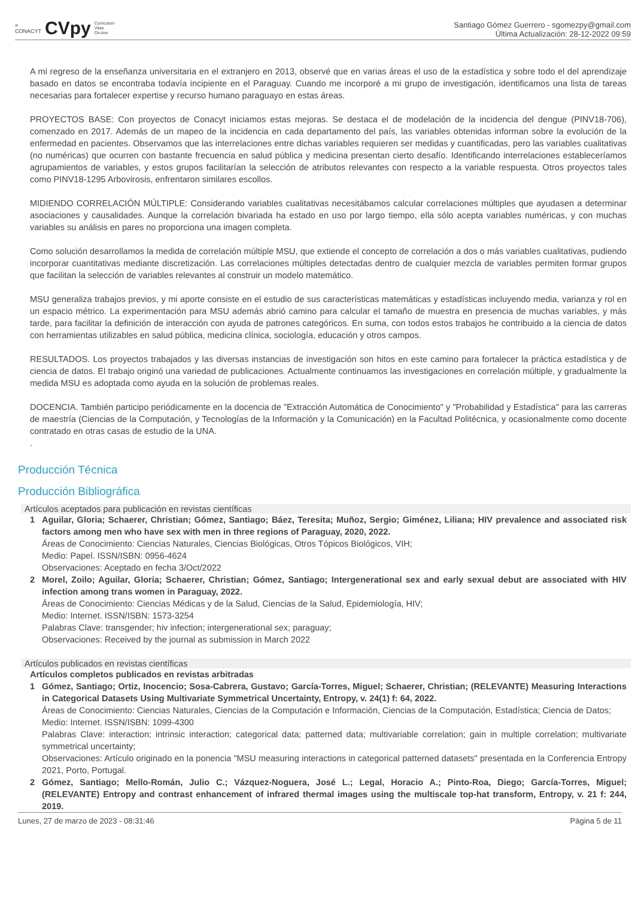≡
CONACYT CVpy Curriculum
Vitae
On-line
Santiago Gómez Guerrero - sgomezpy@gmail.com
Última Actualización: 28-12-2022 09:59
A mi regreso de la enseñanza universitaria en el extranjero en 2013, observé que en varias áreas el uso de la estadística y sobre todo el del aprendizaje basado en datos se encontraba todavía incipiente en el Paraguay. Cuando me incorporé a mi grupo de investigación, identificamos una lista de tareas necesarias para fortalecer expertise y recurso humano paraguayo en estas áreas.
PROYECTOS BASE: Con proyectos de Conacyt iniciamos estas mejoras. Se destaca el de modelación de la incidencia del dengue (PINV18-706), comenzado en 2017. Además de un mapeo de la incidencia en cada departamento del país, las variables obtenidas informan sobre la evolución de la enfermedad en pacientes. Observamos que las interrelaciones entre dichas variables requieren ser medidas y cuantificadas, pero las variables cualitativas (no numéricas) que ocurren con bastante frecuencia en salud pública y medicina presentan cierto desafío. Identificando interrelaciones estableceríamos agrupamientos de variables, y estos grupos facilitarían la selección de atributos relevantes con respecto a la variable respuesta. Otros proyectos tales como PINV18-1295 Arbovirosis, enfrentaron similares escollos.
MIDIENDO CORRELACIÓN MÚLTIPLE: Considerando variables cualitativas necesitábamos calcular correlaciones múltiples que ayudasen a determinar asociaciones y causalidades. Aunque la correlación bivariada ha estado en uso por largo tiempo, ella sólo acepta variables numéricas, y con muchas variables su análisis en pares no proporciona una imagen completa.
Como solución desarrollamos la medida de correlación múltiple MSU, que extiende el concepto de correlación a dos o más variables cualitativas, pudiendo incorporar cuantitativas mediante discretización. Las correlaciones múltiples detectadas dentro de cualquier mezcla de variables permiten formar grupos que facilitan la selección de variables relevantes al construir un modelo matemático.
MSU generaliza trabajos previos, y mi aporte consiste en el estudio de sus características matemáticas y estadísticas incluyendo media, varianza y rol en un espacio métrico. La experimentación para MSU además abrió camino para calcular el tamaño de muestra en presencia de muchas variables, y más tarde, para facilitar la definición de interacción con ayuda de patrones categóricos. En suma, con todos estos trabajos he contribuido a la ciencia de datos con herramientas utilizables en salud pública, medicina clínica, sociología, educación y otros campos.
RESULTADOS. Los proyectos trabajados y las diversas instancias de investigación son hitos en este camino para fortalecer la práctica estadística y de ciencia de datos. El trabajo originó una variedad de publicaciones. Actualmente continuamos las investigaciones en correlación múltiple, y gradualmente la medida MSU es adoptada como ayuda en la solución de problemas reales.
DOCENCIA. También participo periódicamente en la docencia de "Extracción Automática de Conocimiento" y "Probabilidad y Estadística" para las carreras de maestría (Ciencias de la Computación, y Tecnologías de la Información y la Comunicación) en la Facultad Politécnica, y ocasionalmente como docente contratado en otras casas de estudio de la UNA.
.
Producción Técnica
Producción Bibliográfica
Artículos aceptados para publicación en revistas científicas
1 Aguilar, Gloria; Schaerer, Christian; Gómez, Santiago; Báez, Teresita; Muñoz, Sergio; Giménez, Liliana; HIV prevalence and associated risk factors among men who have sex with men in three regions of Paraguay, 2020, 2022.
Áreas de Conocimiento: Ciencias Naturales, Ciencias Biológicas, Otros Tópicos Biológicos, VIH;
Medio: Papel. ISSN/ISBN: 0956-4624
Observaciones: Aceptado en fecha 3/Oct/2022
2 Morel, Zoilo; Aguilar, Gloria; Schaerer, Christian; Gómez, Santiago; Intergenerational sex and early sexual debut are associated with HIV infection among trans women in Paraguay, 2022.
Áreas de Conocimiento: Ciencias Médicas y de la Salud, Ciencias de la Salud, Epidemiología, HIV;
Medio: Internet. ISSN/ISBN: 1573-3254
Palabras Clave: transgender; hiv infection; intergenerational sex; paraguay;
Observaciones: Received by the journal as submission in March 2022
Artículos publicados en revistas científicas
Artículos completos publicados en revistas arbitradas
1 Gómez, Santiago; Ortiz, Inocencio; Sosa-Cabrera, Gustavo; García-Torres, Miguel; Schaerer, Christian; (RELEVANTE) Measuring Interactions in Categorical Datasets Using Multivariate Symmetrical Uncertainty, Entropy, v. 24(1) f: 64, 2022.
Áreas de Conocimiento: Ciencias Naturales, Ciencias de la Computación e Información, Ciencias de la Computación, Estadística; Ciencia de Datos;
Medio: Internet. ISSN/ISBN: 1099-4300
Palabras Clave: interaction; intrinsic interaction; categorical data; patterned data; multivariable correlation; gain in multiple correlation; multivariate symmetrical uncertainty;
Observaciones: Artículo originado en la ponencia "MSU measuring interactions in categorical patterned datasets" presentada en la Conferencia Entropy 2021, Porto, Portugal.
2 Gómez, Santiago; Mello-Román, Julio C.; Vázquez-Noguera, José L.; Legal, Horacio A.; Pinto-Roa, Diego; García-Torres, Miguel; (RELEVANTE) Entropy and contrast enhancement of infrared thermal images using the multiscale top-hat transform, Entropy, v. 21 f: 244, 2019.
Lunes, 27 de marzo de 2023 - 08:31:46 Página 5 de 11